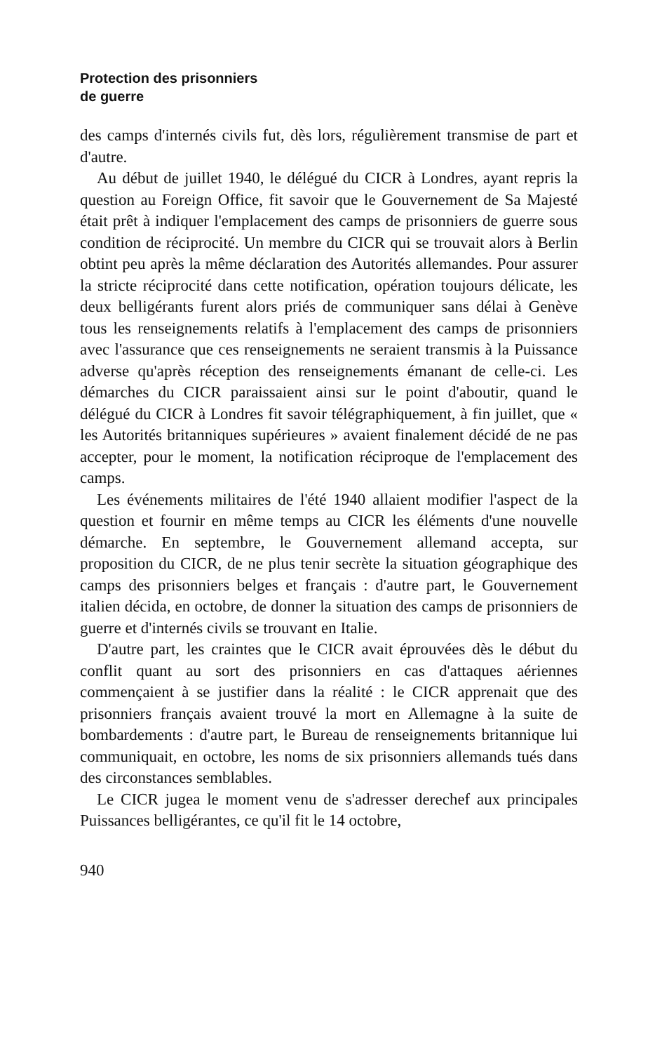Protection des prisonniers
de guerre
des camps d'internés civils fut, dès lors, régulièrement transmise de part et d'autre.
Au début de juillet 1940, le délégué du CICR à Londres, ayant repris la question au Foreign Office, fit savoir que le Gouvernement de Sa Majesté était prêt à indiquer l'emplacement des camps de prisonniers de guerre sous condition de réciprocité. Un membre du CICR qui se trouvait alors à Berlin obtint peu après la même déclaration des Autorités allemandes. Pour assurer la stricte réciprocité dans cette notification, opération toujours délicate, les deux belligérants furent alors priés de communiquer sans délai à Genève tous les renseignements relatifs à l'emplacement des camps de prisonniers avec l'assurance que ces renseignements ne seraient transmis à la Puissance adverse qu'après réception des renseignements émanant de celle-ci. Les démarches du CICR paraissaient ainsi sur le point d'aboutir, quand le délégué du CICR à Londres fit savoir télégraphiquement, à fin juillet, que « les Autorités britanniques supérieures » avaient finalement décidé de ne pas accepter, pour le moment, la notification réciproque de l'emplacement des camps.
Les événements militaires de l'été 1940 allaient modifier l'aspect de la question et fournir en même temps au CICR les éléments d'une nouvelle démarche. En septembre, le Gouvernement allemand accepta, sur proposition du CICR, de ne plus tenir secrète la situation géographique des camps des prisonniers belges et français : d'autre part, le Gouvernement italien décida, en octobre, de donner la situation des camps de prisonniers de guerre et d'internés civils se trouvant en Italie.
D'autre part, les craintes que le CICR avait éprouvées dès le début du conflit quant au sort des prisonniers en cas d'attaques aériennes commençaient à se justifier dans la réalité : le CICR apprenait que des prisonniers français avaient trouvé la mort en Allemagne à la suite de bombardements : d'autre part, le Bureau de renseignements britannique lui communiquait, en octobre, les noms de six prisonniers allemands tués dans des circonstances semblables.
Le CICR jugea le moment venu de s'adresser derechef aux principales Puissances belligérantes, ce qu'il fit le 14 octobre,
940